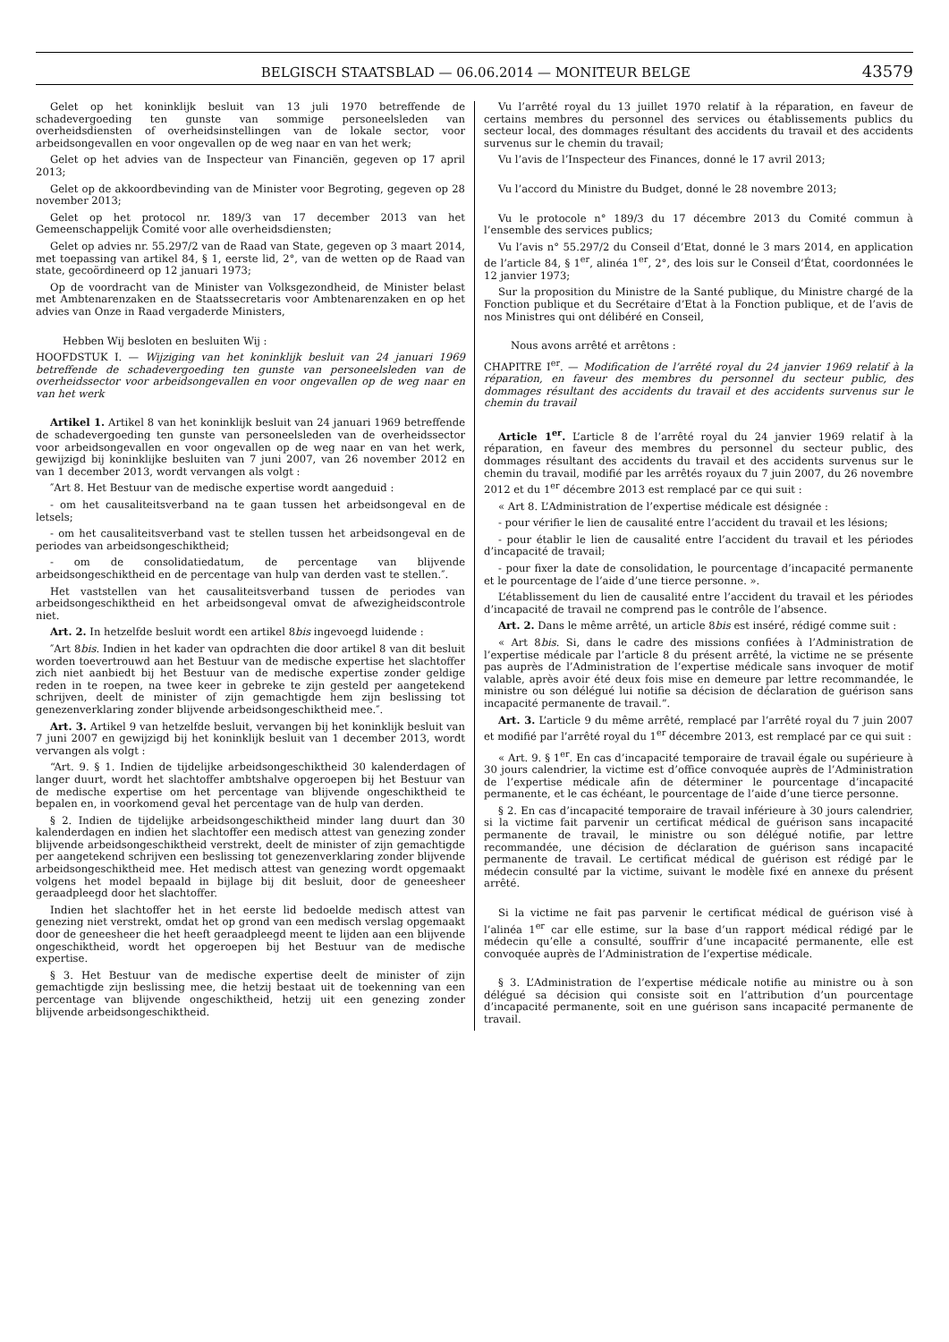BELGISCH STAATSBLAD — 06.06.2014 — MONITEUR BELGE 43579
Gelet op het koninklijk besluit van 13 juli 1970 betreffende de schadevergoeding ten gunste van sommige personeelsleden van overheidsdiensten of overheidsinstellingen van de lokale sector, voor arbeidsongevallen en voor ongevallen op de weg naar en van het werk;
Gelet op het advies van de Inspecteur van Financiën, gegeven op 17 april 2013;
Gelet op de akkoordbevinding van de Minister voor Begroting, gegeven op 28 november 2013;
Gelet op het protocol nr. 189/3 van 17 december 2013 van het Gemeenschappelijk Comité voor alle overheidsdiensten;
Gelet op advies nr. 55.297/2 van de Raad van State, gegeven op 3 maart 2014, met toepassing van artikel 84, § 1, eerste lid, 2°, van de wetten op de Raad van state, gecoördineerd op 12 januari 1973;
Op de voordracht van de Minister van Volksgezondheid, de Minister belast met Ambtenarenzaken en de Staatssecretaris voor Ambtenarenzaken en op het advies van Onze in Raad vergaderde Ministers,
Hebben Wij besloten en besluiten Wij :
HOOFDSTUK I. — Wijziging van het koninklijk besluit van 24 januari 1969 betreffende de schadevergoeding ten gunste van personeelsleden van de overheidssector voor arbeidsongevallen en voor ongevallen op de weg naar en van het werk
Artikel 1. Artikel 8 van het koninklijk besluit van 24 januari 1969 betreffende de schadevergoeding ten gunste van personeelsleden van de overheidssector voor arbeidsongevallen en voor ongevallen op de weg naar en van het werk, gewijzigd bij koninklijke besluiten van 7 juni 2007, van 26 november 2012 en van 1 december 2013, wordt vervangen als volgt :
″Art 8. Het Bestuur van de medische expertise wordt aangeduid :
- om het causaliteitsverband na te gaan tussen het arbeidsongeval en de letsels;
- om het causaliteitsverband vast te stellen tussen het arbeidsongeval en de periodes van arbeidsongeschiktheid;
- om de consolidatiedatum, de percentage van blijvende arbeidsongeschiktheid en de percentage van hulp van derden vast te stellen.″.
Het vaststellen van het causaliteitsverband tussen de periodes van arbeidsongeschiktheid en het arbeidsongeval omvat de afwezigheidscontrole niet.
Art. 2. In hetzelfde besluit wordt een artikel 8bis ingevoegd luidende :
″Art 8bis. Indien in het kader van opdrachten die door artikel 8 van dit besluit worden toevertrouwd aan het Bestuur van de medische expertise het slachtoffer zich niet aanbiedt bij het Bestuur van de medische expertise zonder geldige reden in te roepen, na twee keer in gebreke te zijn gesteld per aangetekend schrijven, deelt de minister of zijn gemachtigde hem zijn beslissing tot genezenverklaring zonder blijvende arbeidsongeschiktheid mee.″.
Art. 3. Artikel 9 van hetzelfde besluit, vervangen bij het koninklijk besluit van 7 juni 2007 en gewijzigd bij het koninklijk besluit van 1 december 2013, wordt vervangen als volgt :
“Art. 9. § 1. Indien de tijdelijke arbeidsongeschiktheid 30 kalenderdagen of langer duurt, wordt het slachtoffer ambtshalve opgeroepen bij het Bestuur van de medische expertise om het percentage van blijvende ongeschiktheid te bepalen en, in voorkomend geval het percentage van de hulp van derden.
§ 2. Indien de tijdelijke arbeidsongeschiktheid minder lang duurt dan 30 kalenderdagen en indien het slachtoffer een medisch attest van genezing zonder blijvende arbeidsongeschiktheid verstrekt, deelt de minister of zijn gemachtigde per aangetekend schrijven een beslissing tot genezenverklaring zonder blijvende arbeidsongeschiktheid mee. Het medisch attest van genezing wordt opgemaakt volgens het model bepaald in bijlage bij dit besluit, door de geneesheer geraadpleegd door het slachtoffer.
Indien het slachtoffer het in het eerste lid bedoelde medisch attest van genezing niet verstrekt, omdat het op grond van een medisch verslag opgemaakt door de geneesheer die het heeft geraadpleegd meent te lijden aan een blijvende ongeschiktheid, wordt het opgeroepen bij het Bestuur van de medische expertise.
§ 3. Het Bestuur van de medische expertise deelt de minister of zijn gemachtigde zijn beslissing mee, die hetzij bestaat uit de toekenning van een percentage van blijvende ongeschiktheid, hetzij uit een genezing zonder blijvende arbeidsongeschiktheid.
Vu l’arrêté royal du 13 juillet 1970 relatif à la réparation, en faveur de certains membres du personnel des services ou établissements publics du secteur local, des dommages résultant des accidents du travail et des accidents survenus sur le chemin du travail;
Vu l’avis de l’Inspecteur des Finances, donné le 17 avril 2013;
Vu l’accord du Ministre du Budget, donné le 28 novembre 2013;
Vu le protocole n° 189/3 du 17 décembre 2013 du Comité commun à l’ensemble des services publics;
Vu l’avis n° 55.297/2 du Conseil d’Etat, donné le 3 mars 2014, en application de l’article 84, § 1<sup>er</sup>, alinéa 1<sup>er</sup>, 2°, des lois sur le Conseil d’État, coordonnées le 12 janvier 1973;
Sur la proposition du Ministre de la Santé publique, du Ministre chargé de la Fonction publique et du Secrétaire d’Etat à la Fonction publique, et de l’avis de nos Ministres qui ont délibéré en Conseil,
Nous avons arrêté et arrêtons :
CHAPITRE I<sup>er</sup>. — Modification de l’arrêté royal du 24 janvier 1969 relatif à la réparation, en faveur des membres du personnel du secteur public, des dommages résultant des accidents du travail et des accidents survenus sur le chemin du travail
Article 1<sup>er</sup>. L’article 8 de l’arrêté royal du 24 janvier 1969 relatif à la réparation, en faveur des membres du personnel du secteur public, des dommages résultant des accidents du travail et des accidents survenus sur le chemin du travail, modifié par les arrêtés royaux du 7 juin 2007, du 26 novembre 2012 et du 1<sup>er</sup> décembre 2013 est remplacé par ce qui suit :
« Art 8. L’Administration de l’expertise médicale est désignée :
- pour vérifier le lien de causalité entre l’accident du travail et les lésions;
- pour établir le lien de causalité entre l’accident du travail et les périodes d’incapacité de travail;
- pour fixer la date de consolidation, le pourcentage d’incapacité permanente et le pourcentage de l’aide d’une tierce personne. ».
L’établissement du lien de causalité entre l’accident du travail et les périodes d’incapacité de travail ne comprend pas le contrôle de l’absence.
Art. 2. Dans le même arrêté, un article 8bis est inséré, rédigé comme suit :
« Art 8bis. Si, dans le cadre des missions confiées à l’Administration de l’expertise médicale par l’article 8 du présent arrêté, la victime ne se présente pas auprès de l’Administration de l’expertise médicale sans invoquer de motif valable, après avoir été deux fois mise en demeure par lettre recommandée, le ministre ou son délégué lui notifie sa décision de déclaration de guérison sans incapacité permanente de travail.”.
Art. 3. L’article 9 du même arrêté, remplacé par l’arrêté royal du 7 juin 2007 et modifié par l’arrêté royal du 1<sup>er</sup> décembre 2013, est remplacé par ce qui suit :
« Art. 9. § 1<sup>er</sup>. En cas d’incapacité temporaire de travail égale ou supérieure à 30 jours calendrier, la victime est d’office convoquée auprès de l’Administration de l’expertise médicale afin de déterminer le pourcentage d’incapacité permanente, et le cas échéant, le pourcentage de l’aide d’une tierce personne.
§ 2. En cas d’incapacité temporaire de travail inférieure à 30 jours calendrier, si la victime fait parvenir un certificat médical de guérison sans incapacité permanente de travail, le ministre ou son délégué notifie, par lettre recommandée, une décision de déclaration de guérison sans incapacité permanente de travail. Le certificat médical de guérison est rédigé par le médecin consulté par la victime, suivant le modèle fixé en annexe du présent arrêté.
Si la victime ne fait pas parvenir le certificat médical de guérison visé à l’alinéa 1<sup>er</sup> car elle estime, sur la base d’un rapport médical rédigé par le médecin qu’elle a consulté, souffrir d’une incapacité permanente, elle est convoquée auprès de l’Administration de l’expertise médicale.
§ 3. L’Administration de l’expertise médicale notifie au ministre ou à son délégué sa décision qui consiste soit en l’attribution d’un pourcentage d’incapacité permanente, soit en une guérison sans incapacité permanente de travail.